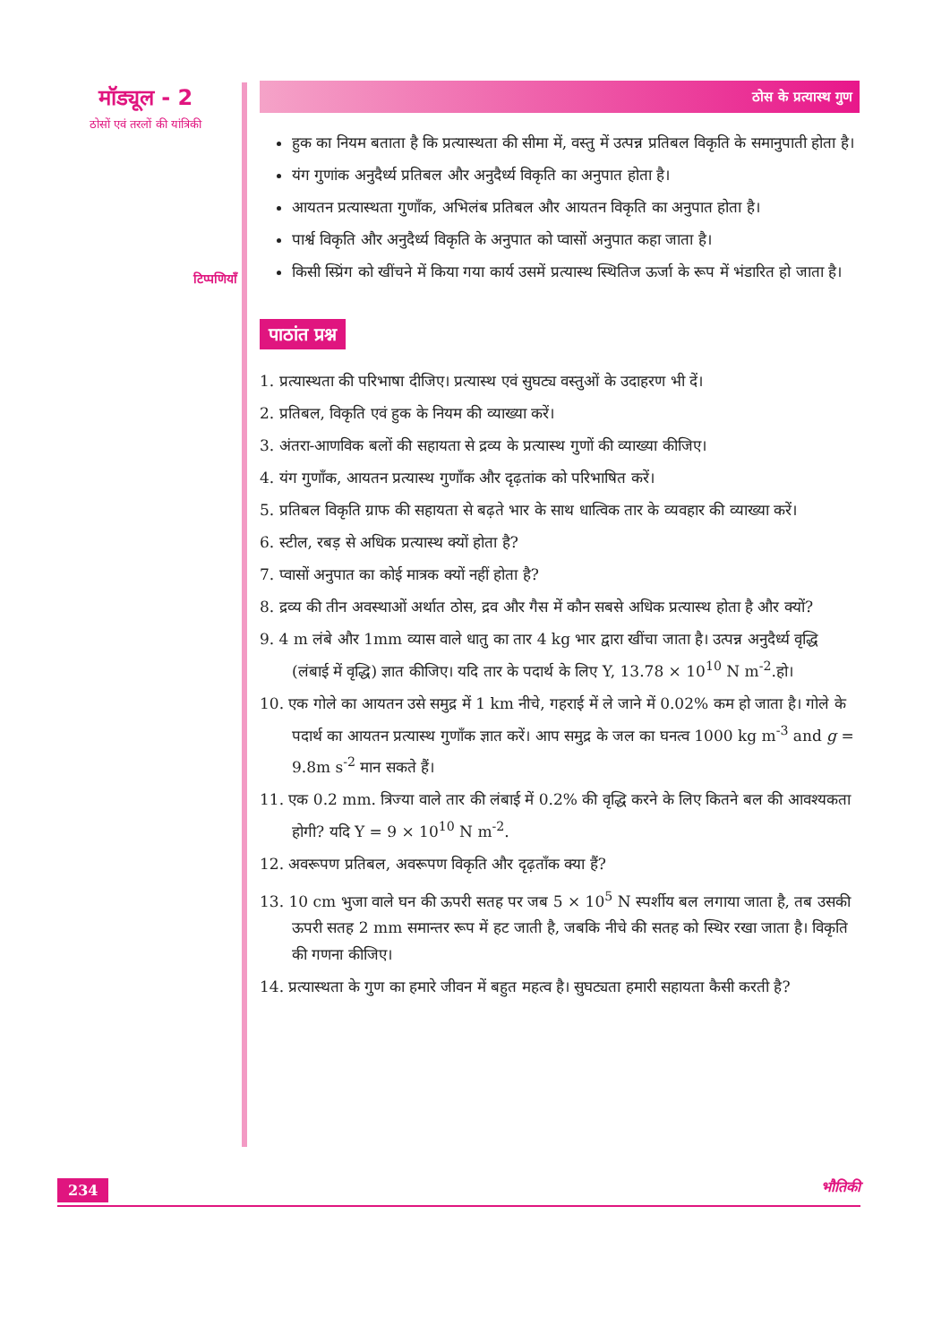मॉड्यूल - 2
ठोसों एवं तरलों की यांत्रिकी
टिप्पणियाँ
ठोस के प्रत्यास्थ गुण
हुक का नियम बताता है कि प्रत्यास्थता की सीमा में, वस्तु में उत्पन्न प्रतिबल विकृति के समानुपाती होता है।
यंग गुणांक अनुदैर्ध्य प्रतिबल और अनुदैर्ध्य विकृति का अनुपात होता है।
आयतन प्रत्यास्थता गुणाँक, अभिलंब प्रतिबल और आयतन विकृति का अनुपात होता है।
पार्श्व विकृति और अनुदैर्ध्य विकृति के अनुपात को प्वासों अनुपात कहा जाता है।
किसी स्प्रिंग को खींचने में किया गया कार्य उसमें प्रत्यास्थ स्थितिज ऊर्जा के रूप में भंडारित हो जाता है।
पाठांत प्रश्न
1. प्रत्यास्थता की परिभाषा दीजिए। प्रत्यास्थ एवं सुघट्य वस्तुओं के उदाहरण भी दें।
2. प्रतिबल, विकृति एवं हुक के नियम की व्याख्या करें।
3. अंतरा-आणविक बलों की सहायता से द्रव्य के प्रत्यास्थ गुणों की व्याख्या कीजिए।
4. यंग गुणाँक, आयतन प्रत्यास्थ गुणाँक और दृढ़तांक को परिभाषित करें।
5. प्रतिबल विकृति ग्राफ की सहायता से बढ़ते भार के साथ धात्विक तार के व्यवहार की व्याख्या करें।
6. स्टील, रबड़ से अधिक प्रत्यास्थ क्यों होता है?
7. प्वासों अनुपात का कोई मात्रक क्यों नहीं होता है?
8. द्रव्य की तीन अवस्थाओं अर्थात ठोस, द्रव और गैस में कौन सबसे अधिक प्रत्यास्थ होता है और क्यों?
9. 4 m लंबे और 1mm व्यास वाले धातु का तार 4 kg भार द्वारा खींचा जाता है। उत्पन्न अनुदैर्ध्य वृद्धि (लंबाई में वृद्धि) ज्ञात कीजिए। यदि तार के पदार्थ के लिए Y, 13.78 × 10<sup>10</sup> N m<sup>-2</sup>.हो।
10. एक गोले का आयतन उसे समुद्र में 1 km नीचे, गहराई में ले जाने में 0.02% कम हो जाता है। गोले के पदार्थ का आयतन प्रत्यास्थ गुणाँक ज्ञात करें। आप समुद्र के जल का घनत्व 1000 kg m<sup>-3</sup> and g = 9.8m s<sup>-2</sup> मान सकते हैं।
11. एक 0.2 mm. त्रिज्या वाले तार की लंबाई में 0.2% की वृद्धि करने के लिए कितने बल की आवश्यकता होगी? यदि Y = 9 × 10<sup>10</sup> N m<sup>-2</sup>.
12. अवरूपण प्रतिबल, अवरूपण विकृति और दृढ़ताँक क्या हैं?
13. 10 cm भुजा वाले घन की ऊपरी सतह पर जब 5 × 10<sup>5</sup> N स्पर्शीय बल लगाया जाता है, तब उसकी ऊपरी सतह 2 mm समान्तर रूप में हट जाती है, जबकि नीचे की सतह को स्थिर रखा जाता है। विकृति की गणना कीजिए।
14. प्रत्यास्थता के गुण का हमारे जीवन में बहुत महत्व है। सुघट्यता हमारी सहायता कैसी करती है?
234 भौतिकी